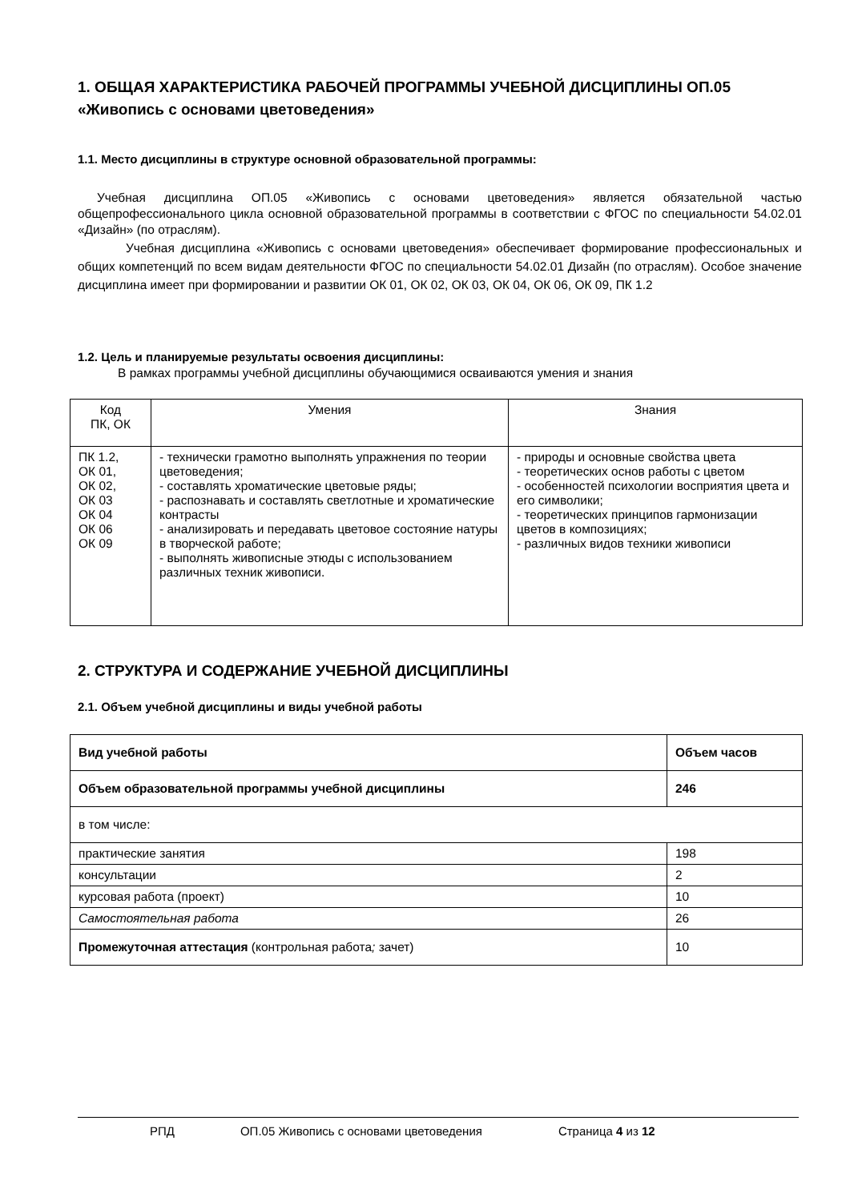1. ОБЩАЯ ХАРАКТЕРИСТИКА РАБОЧЕЙ ПРОГРАММЫ УЧЕБНОЙ ДИСЦИПЛИНЫ ОП.05 «Живопись с основами цветоведения»
1.1. Место дисциплины в структуре основной образовательной программы:
Учебная дисциплина ОП.05 «Живопись с основами цветоведения» является обязательной частью общепрофессионального цикла основной образовательной программы в соответствии с ФГОС по специальности 54.02.01 «Дизайн» (по отраслям).
Учебная дисциплина «Живопись с основами цветоведения» обеспечивает формирование профессиональных и общих компетенций по всем видам деятельности ФГОС по специальности 54.02.01 Дизайн (по отраслям). Особое значение дисциплина имеет при формировании и развитии ОК 01, ОК 02, ОК 03, ОК 04, ОК 06, ОК 09, ПК 1.2
1.2. Цель и планируемые результаты освоения дисциплины:
В рамках программы учебной дисциплины обучающимися осваиваются умения и знания
| Код ПК, ОК | Умения | Знания |
| --- | --- | --- |
| ПК 1.2, ОК 01, ОК 02, ОК 03 ОК 04 ОК 06 ОК 09 | - технически грамотно выполнять упражнения по теории цветоведения; - составлять хроматические цветовые ряды; - распознавать и составлять светлотные и хроматические контрасты - анализировать и передавать цветовое состояние натуры в творческой работе; - выполнять живописные этюды с использованием различных техник живописи. | - природы и основные свойства цвета - теоретических основ работы с цветом - особенностей психологии восприятия цвета и его символики; - теоретических принципов гармонизации цветов в композициях; - различных видов техники живописи |
2. СТРУКТУРА И СОДЕРЖАНИЕ УЧЕБНОЙ ДИСЦИПЛИНЫ
2.1. Объем учебной дисциплины и виды учебной работы
| Вид учебной работы | Объем часов |
| Объем образовательной программы учебной дисциплины | 246 |
| в том числе: | |
| практические занятия | 198 |
| консультации | 2 |
| курсовая работа (проект) | 10 |
| Самостоятельная работа | 26 |
| Промежуточная аттестация (контрольная работа ; зачет) | 10 |
РПД ОП.05 Живопись с основами цветоведения Страница 4 из 12